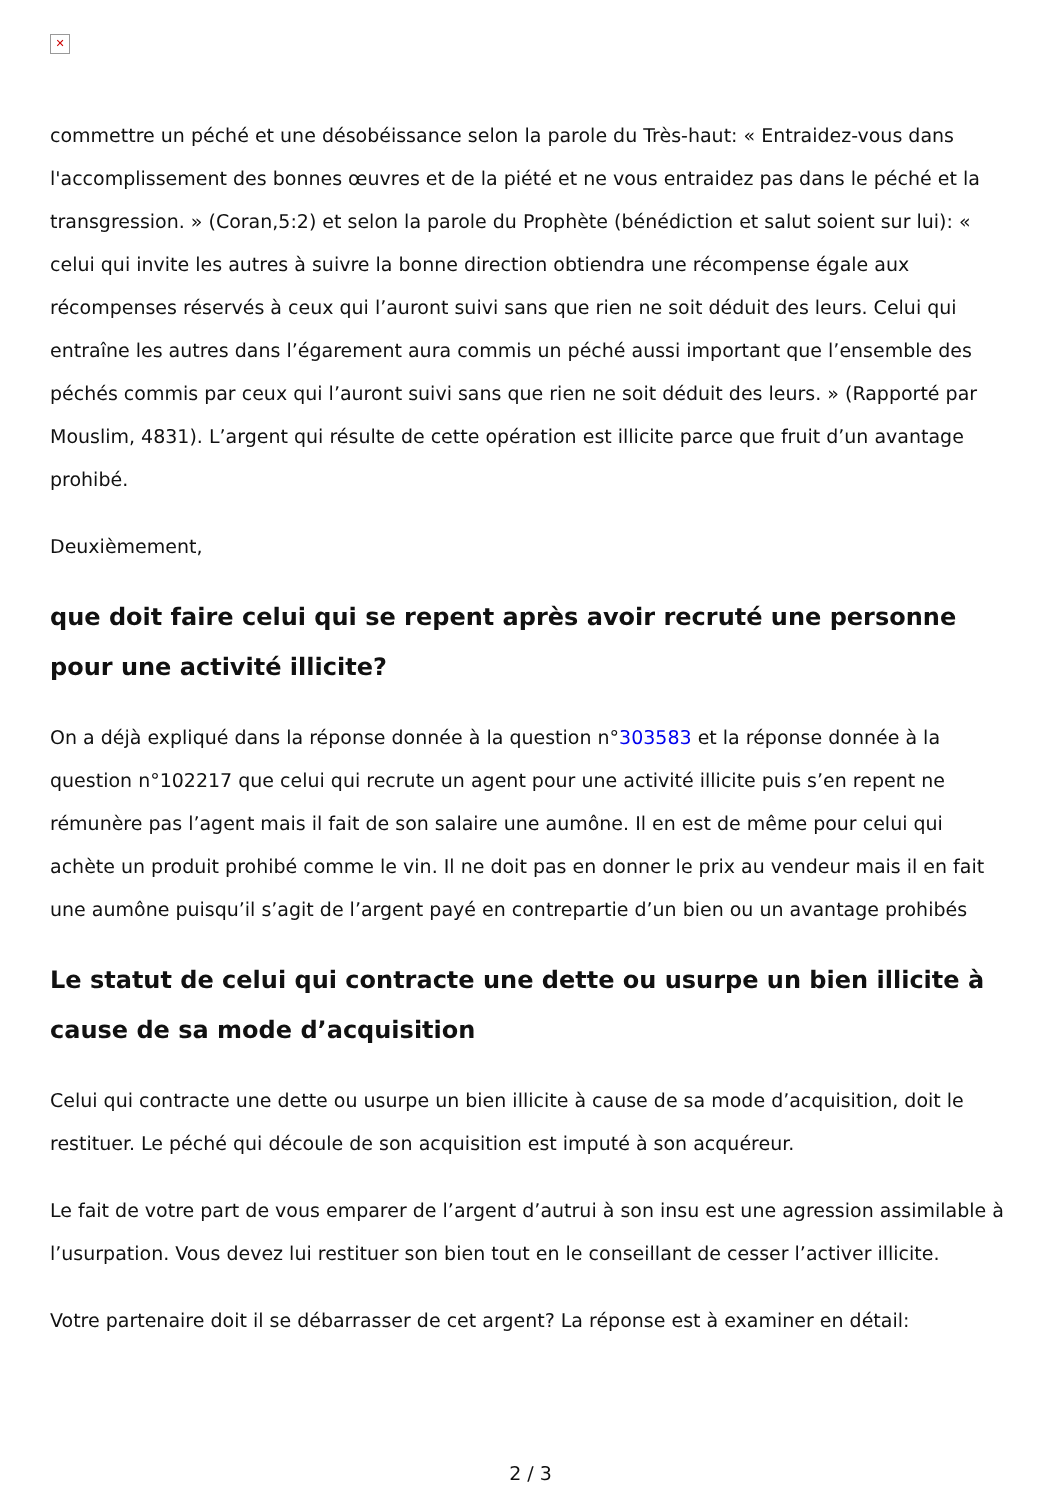✕
commettre un péché et une désobéissance selon la parole du Très-haut: « Entraidez-vous dans l'accomplissement des bonnes œuvres et de la piété et ne vous entraidez pas dans le péché et la transgression. » (Coran,5:2) et selon la parole du Prophète (bénédiction et salut soient sur lui): « celui qui invite les autres à suivre la bonne direction obtiendra une récompense égale aux récompenses réservés à ceux qui l’auront suivi sans que rien ne soit déduit des leurs. Celui qui entraîne les autres dans l’égarement aura commis un péché aussi important que l’ensemble des péchés commis par ceux qui l’auront suivi sans que rien ne soit déduit des leurs. » (Rapporté par Mouslim, 4831). L’argent qui résulte de cette opération est illicite parce que fruit d’un avantage prohibé.
Deuxièmement,
que doit faire celui qui se repent après avoir recruté une personne pour une activité illicite?
On a déjà expliqué dans la réponse donnée à la question n°303583 et la réponse donnée à la question n°102217 que celui qui recrute un agent pour une activité illicite puis s’en repent ne rémunère pas l’agent mais il fait de son salaire une aumône. Il en est de même pour celui qui achète un produit prohibé comme le vin. Il ne doit pas en donner le prix au vendeur mais il en fait une aumône puisqu’il s’agit de l’argent payé en contrepartie d’un bien ou un avantage prohibés
Le statut de celui qui contracte une dette ou usurpe un bien illicite à cause de sa mode d’acquisition
Celui qui contracte une dette ou usurpe un bien illicite à cause de sa mode d’acquisition, doit le restituer. Le péché qui découle de son acquisition est imputé à son acquéreur.
Le fait de votre part de vous emparer de l’argent d’autrui à son insu est une agression assimilable à l’usurpation. Vous devez lui restituer son bien tout en le conseillant de cesser l’activer illicite.
Votre partenaire doit il se débarrasser de cet argent? La réponse est à examiner en détail:
2 / 3